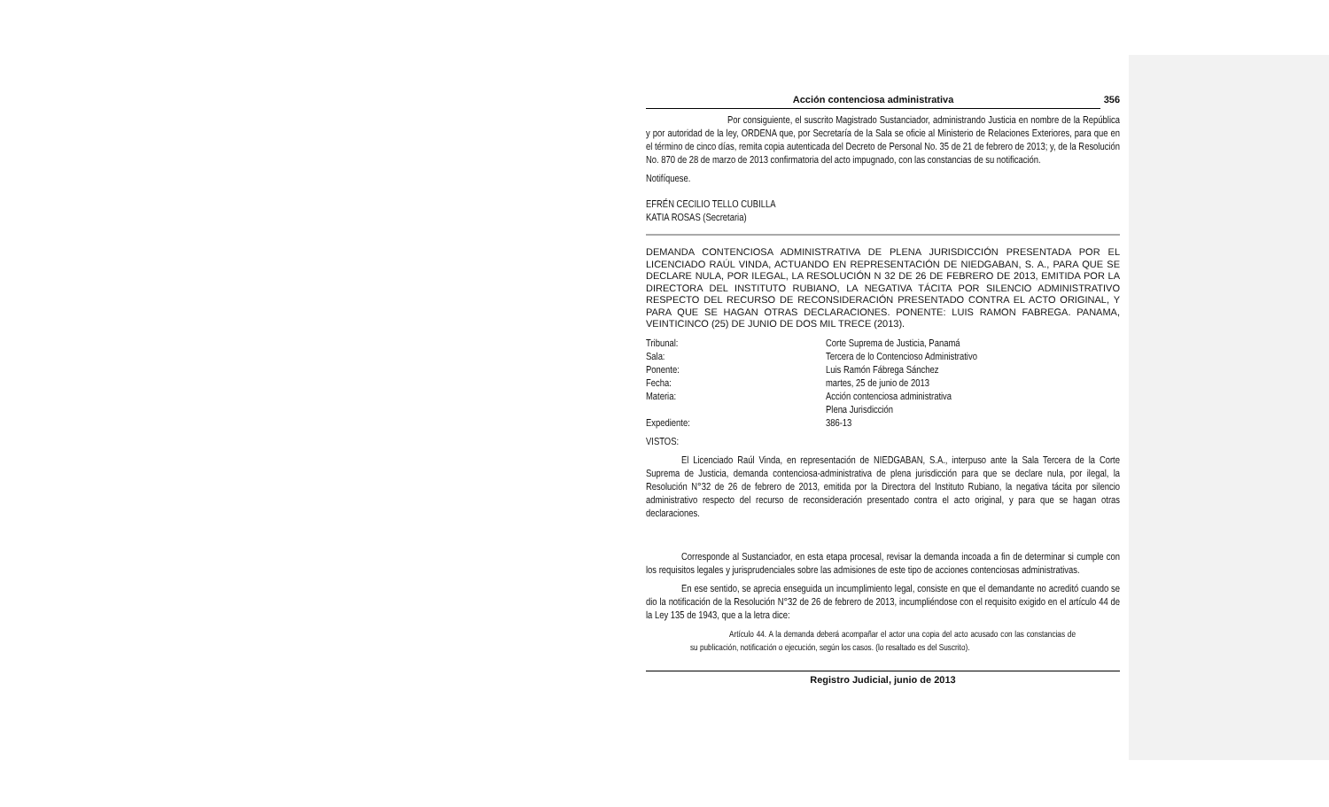Acción contenciosa administrativa
356
Por consiguiente, el suscrito Magistrado Sustanciador, administrando Justicia en nombre de la República y por autoridad de la ley, ORDENA que, por Secretaría de la Sala se oficie al Ministerio de Relaciones Exteriores, para que en el término de cinco días, remita copia autenticada del Decreto de Personal No. 35 de 21 de febrero de 2013; y, de la Resolución No. 870 de 28 de marzo de 2013 confirmatoria del acto impugnado, con las constancias de su notificación.
Notifíquese.
EFRÉN CECILIO TELLO CUBILLA
KATIA ROSAS (Secretaria)
DEMANDA CONTENCIOSA ADMINISTRATIVA DE PLENA JURISDICCIÓN PRESENTADA POR EL LICENCIADO RAÚL VINDA, ACTUANDO EN REPRESENTACIÓN DE NIEDGABAN, S. A., PARA QUE SE DECLARE NULA, POR ILEGAL, LA RESOLUCIÓN N 32 DE 26 DE FEBRERO DE 2013, EMITIDA POR LA DIRECTORA DEL INSTITUTO RUBIANO, LA NEGATIVA TÁCITA POR SILENCIO ADMINISTRATIVO RESPECTO DEL RECURSO DE RECONSIDERACIÓN PRESENTADO CONTRA EL ACTO ORIGINAL, Y PARA QUE SE HAGAN OTRAS DECLARACIONES. PONENTE: LUIS RAMON FABREGA. PANAMA, VEINTICINCO (25) DE JUNIO DE DOS MIL TRECE (2013).
| Tribunal: | Corte Suprema de Justicia, Panamá |
| Sala: | Tercera de lo Contencioso Administrativo |
| Ponente: | Luis Ramón Fábrega Sánchez |
| Fecha: | martes, 25 de junio de 2013 |
| Materia: | Acción contenciosa administrativa Plena Jurisdicción |
| Expediente: | 386-13 |
VISTOS:
El Licenciado Raúl Vinda, en representación de NIEDGABAN, S.A., interpuso ante la Sala Tercera de la Corte Suprema de Justicia, demanda contenciosa-administrativa de plena jurisdicción para que se declare nula, por ilegal, la Resolución N°32 de 26 de febrero de 2013, emitida por la Directora del Instituto Rubiano, la negativa tácita por silencio administrativo respecto del recurso de reconsideración presentado contra el acto original, y para que se hagan otras declaraciones.
Corresponde al Sustanciador, en esta etapa procesal, revisar la demanda incoada a fin de determinar si cumple con los requisitos legales y jurisprudenciales sobre las admisiones de este tipo de acciones contenciosas administrativas.
En ese sentido, se aprecia enseguida un incumplimiento legal, consiste en que el demandante no acreditó cuando se dio la notificación de la Resolución N°32 de 26 de febrero de 2013, incumpliéndose con el requisito exigido en el artículo 44 de la Ley 135 de 1943, que a la letra dice:
Artículo 44. A la demanda deberá acompañar el actor una copia del acto acusado con las constancias de su publicación, notificación o ejecución, según los casos. (lo resaltado es del Suscrito).
Registro Judicial, junio de 2013